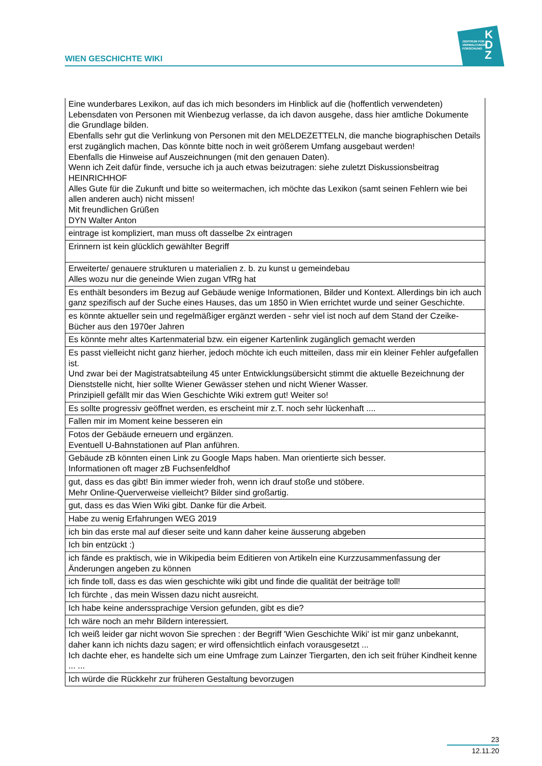WIEN GESCHICHTE WIKI
ZENTRUM FÜR
VERWALTUNGS
FORSCHUNG
K
D
Z
| Eine wunderbares Lexikon, auf das ich mich besonders im Hinblick auf die (hoffentlich verwendeten) Lebensdaten von Personen mit Wienbezug verlasse, da ich davon ausgehe, dass hier amtliche Dokumente die Grundlage bilden. Ebenfalls sehr gut die Verlinkung von Personen mit den MELDEZETTELN, die manche biographischen Details erst zugänglich machen, Das könnte bitte noch in weit größerem Umfang ausgebaut werden! Ebenfalls die Hinweise auf Auszeichnungen (mit den genauen Daten). Wenn ich Zeit dafür finde, versuche ich ja auch etwas beizutragen: siehe zuletzt Diskussionsbeitrag HEINRICHHOF Alles Gute für die Zukunft und bitte so weitermachen, ich möchte das Lexikon (samt seinen Fehlern wie bei allen anderen auch) nicht missen! Mit freundlichen Grüßen DYN Walter Anton |
| eintrage ist kompliziert, man muss oft dasselbe 2x eintragen |
| Erinnern ist kein glücklich gewählter Begriff |
| Erweiterte/ genauere strukturen u materialien z. b. zu kunst u gemeindebau Alles wozu nur die geneinde Wien zugan VfRg hat |
| Es enthält besonders im Bezug auf Gebäude wenige Informationen, Bilder und Kontext. Allerdings bin ich auch ganz spezifisch auf der Suche eines Hauses, das um 1850 in Wien errichtet wurde und seiner Geschichte. |
| es könnte aktueller sein und regelmäßiger ergänzt werden - sehr viel ist noch auf dem Stand der Czeike-Bücher aus den 1970er Jahren |
| Es könnte mehr altes Kartenmaterial bzw. ein eigener Kartenlink zugänglich gemacht werden |
| Es passt vielleicht nicht ganz hierher, jedoch möchte ich euch mitteilen, dass mir ein kleiner Fehler aufgefallen ist. Und zwar bei der Magistratsabteilung 45 unter Entwicklungsübersicht stimmt die aktuelle Bezeichnung der Dienststelle nicht, hier sollte Wiener Gewässer stehen und nicht Wiener Wasser. Prinzipiell gefällt mir das Wien Geschichte Wiki extrem gut! Weiter so! |
| Es sollte progressiv geöffnet werden, es erscheint mir z.T. noch sehr lückenhaft .... |
| Fallen mir im Moment keine besseren ein |
| Fotos der Gebäude erneuern und ergänzen. Eventuell U-Bahnstationen auf Plan anführen. |
| Gebäude zB könnten einen Link zu Google Maps haben. Man orientierte sich besser. Informationen oft mager zB Fuchsenfeldhof |
| gut, dass es das gibt! Bin immer wieder froh, wenn ich drauf stoße und stöbere. Mehr Online-Querverweise vielleicht? Bilder sind großartig. |
| gut, dass es das Wien Wiki gibt. Danke für die Arbeit. |
| Habe zu wenig Erfahrungen WEG 2019 |
| ich bin das erste mal auf dieser seite und kann daher keine äusserung abgeben |
| Ich bin entzückt :) |
| ich fände es praktisch, wie in Wikipedia beim Editieren von Artikeln eine Kurzzusammenfassung der Änderungen angeben zu können |
| ich finde toll, dass es das wien geschichte wiki gibt und finde die qualität der beiträge toll! |
| Ich fürchte , das mein Wissen dazu nicht ausreicht. |
| Ich habe keine anderssprachige Version gefunden, gibt es die? |
| Ich wäre noch an mehr Bildern interessiert. |
| Ich weiß leider gar nicht wovon Sie sprechen : der Begriff 'Wien Geschichte Wiki' ist mir ganz unbekannt, daher kann ich nichts dazu sagen; er wird offensichtlich einfach vorausgesetzt ... Ich dachte eher, es handelte sich um eine Umfrage zum Lainzer Tiergarten, den ich seit früher Kindheit kenne ... ... |
| Ich würde die Rückkehr zur früheren Gestaltung bevorzugen |
23
12.11.20